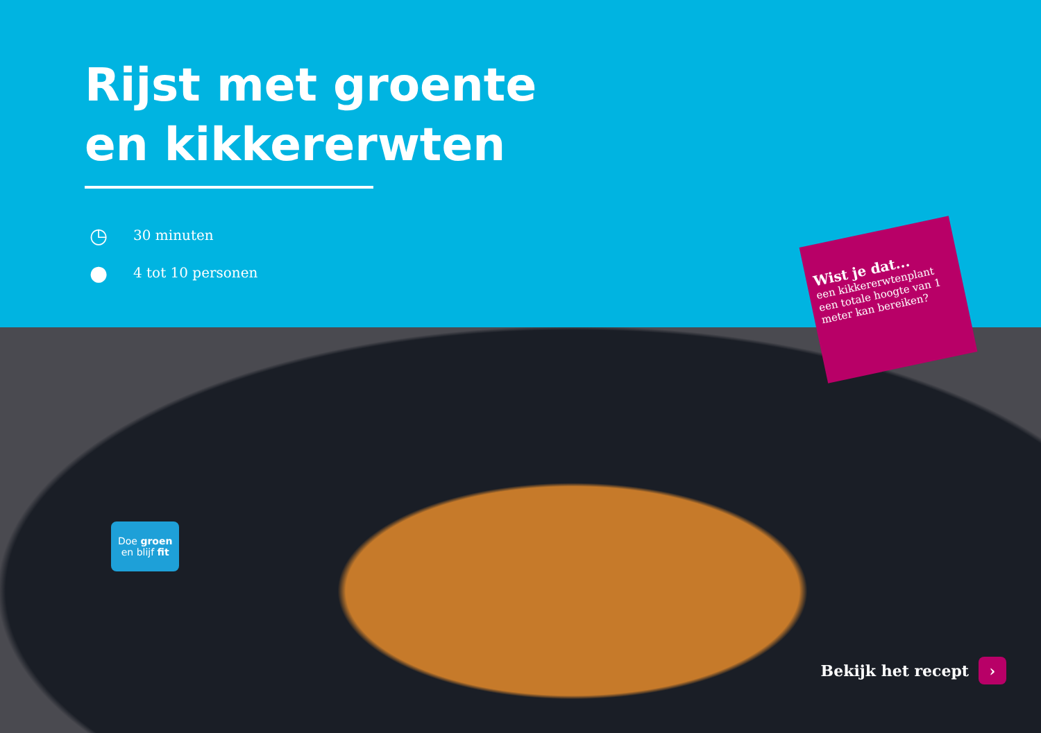Rijst met groente en kikkererwten
◷
30 minuten
●
4 tot 10 personen
Wist je dat...
een kikkererwtenplant een totale hoogte van 1 meter kan bereiken?
Doe groen
en blijf fit
Bekijk het recept ›